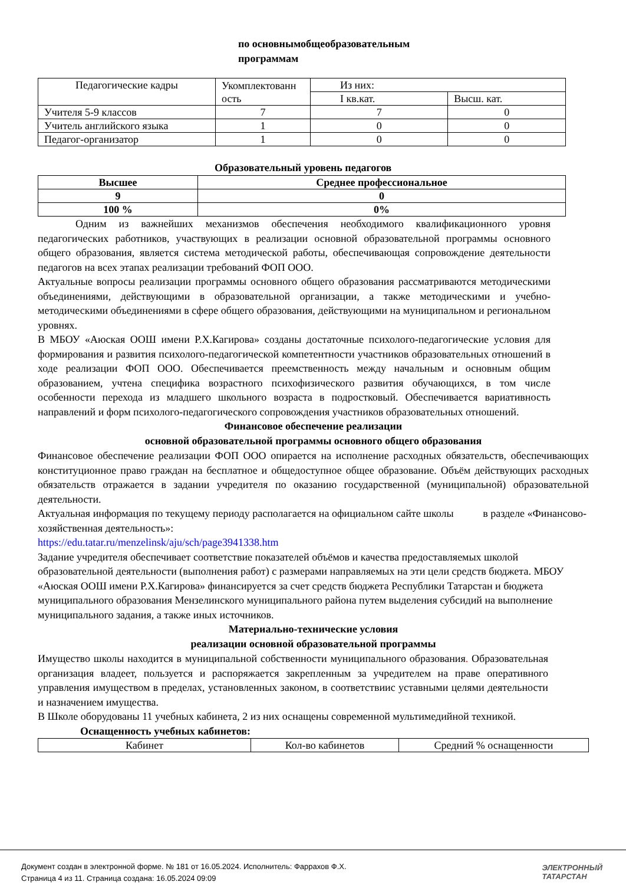по основнымобщеобразовательным
программам
| Педагогические кадры | Укомплектованн ость | Из них: | |
| | | I кв.кат. | Высш. кат. |
| Учителя 5-9 классов | 7 | 7 | 0 |
| Учитель английского языка | 1 | 0 | 0 |
| Педагог-организатор | 1 | 0 | 0 |
Образовательный уровень педагогов
| Высшее | Среднее профессиональное |
| --- | --- |
| 9 | 0 |
| 100 % | 0% |
Одним из важнейших механизмов обеспечения необходимого квалификационного уровня педагогических работников, участвующих в реализации основной образовательной программы основного общего образования, является система методической работы, обеспечивающая сопровождение деятельности педагогов на всех этапах реализации требований ФОП ООО.
Актуальные вопросы реализации программы основного общего образования рассматриваются методическими объединениями, действующими в образовательной организации, а также методическими и учебно-методическими объединениями в сфере общего образования, действующими на муниципальном и региональном уровнях.
В МБОУ «Аюская ООШ имени Р.Х.Кагирова» созданы достаточные психолого-педагогические условия для формирования и развития психолого-педагогической компетентности участников образовательных отношений в ходе реализации ФОП ООО. Обеспечивается преемственность между начальным и основным общим образованием, учтена специфика возрастного психофизического развития обучающихся, в том числе особенности перехода из младшего школьного возраста в подростковый. Обеспечивается вариативность направлений и форм психолого-педагогического сопровождения участников образовательных отношений.
Финансовое обеспечение реализации
основной образовательной программы основного общего образования
Финансовое обеспечение реализации ФОП ООО опирается на исполнение расходных обязательств, обеспечивающих конституционное право граждан на бесплатное и общедоступное общее образование. Объём действующих расходных обязательств отражается в задании учредителя по оказанию государственной (муниципальной) образовательной деятельности.
Актуальная информация по текущему периоду располагается на официальном сайте школы в разделе «Финансово-хозяйственная деятельность»:
https://edu.tatar.ru/menzelinsk/aju/sch/page3941338.htm
Задание учредителя обеспечивает соответствие показателей объёмов и качества предоставляемых школой образовательной деятельности (выполнения работ) с размерами направляемых на эти цели средств бюджета. МБОУ «Аюская ООШ имени Р.Х.Кагирова» финансируется за счет средств бюджета Республики Татарстан и бюджета муниципального образования Мензелинского муниципального района путем выделения субсидий на выполнение муниципального задания, а также иных источников.
Материально-технические условия
реализации основной образовательной программы
Имущество школы находится в муниципальной собственности муниципального образования. Образовательная организация владеет, пользуется и распоряжается закрепленным за учредителем на праве оперативного управления имуществом в пределах, установленных законом, в соответствиис уставными целями деятельности и назначением имущества.
В Школе оборудованы 11 учебных кабинета, 2 из них оснащены современной мультимедийной техникой.
Оснащенность учебных кабинетов:
| Кабинет | Кол-во кабинетов | Средний % оснащенности |
Документ создан в электронной форме. № 181 от 16.05.2024. Исполнитель: Фаррахов Ф.Х.
Страница 4 из 11. Страница создана: 16.05.2024 09:09
ЭЛЕКТРОННЫЙ
ТАТАРСТАН